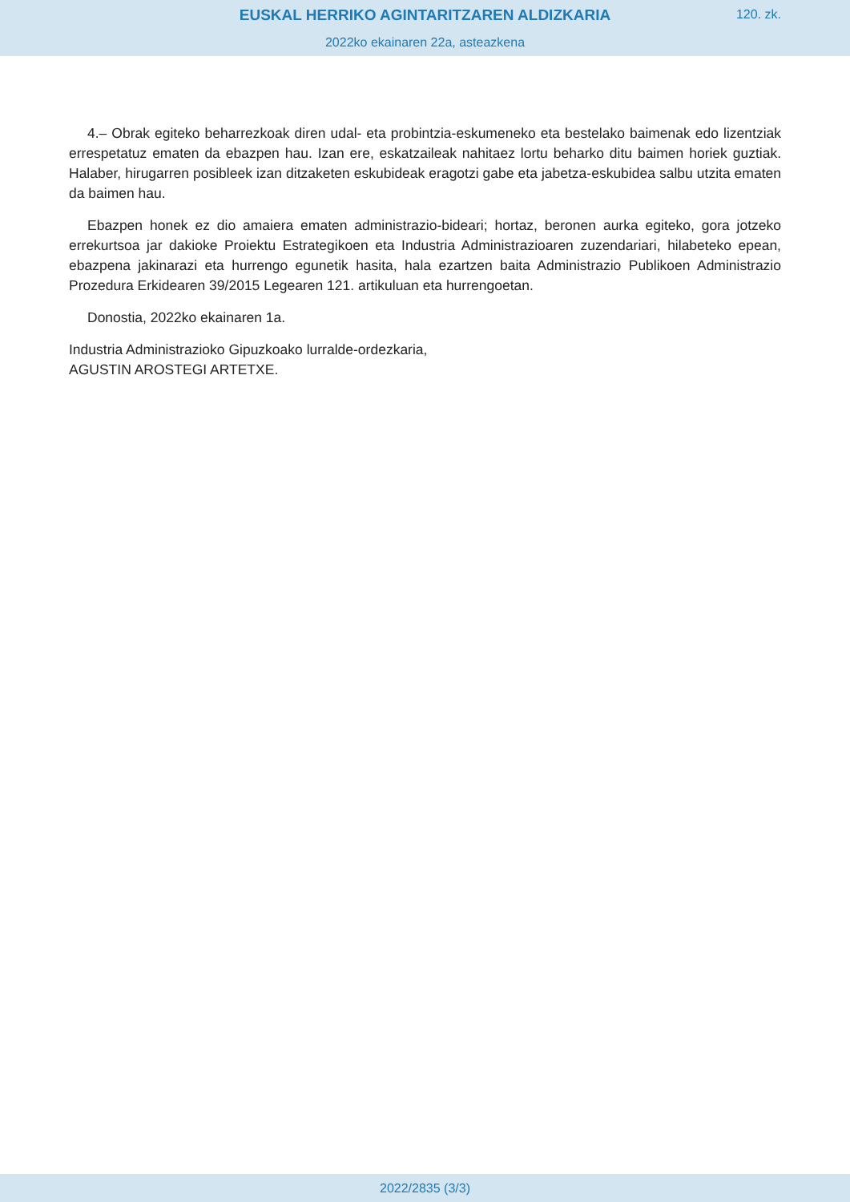EUSKAL HERRIKO AGINTARITZAREN ALDIZKARIA
120. zk.
2022ko ekainaren 22a, asteazkena
4.– Obrak egiteko beharrezkoak diren udal- eta probintzia-eskumeneko eta bestelako baimenak edo lizentziak errespetatuz ematen da ebazpen hau. Izan ere, eskatzaileak nahitaez lortu beharko ditu baimen horiek guztiak. Halaber, hirugarren posibleek izan ditzaketen eskubideak eragotzi gabe eta jabetza-eskubidea salbu utzita ematen da baimen hau.
Ebazpen honek ez dio amaiera ematen administrazio-bideari; hortaz, beronen aurka egiteko, gora jotzeko errekurtsoa jar dakioke Proiektu Estrategikoen eta Industria Administrazioaren zuzendariari, hilabeteko epean, ebazpena jakinarazi eta hurrengo egunetik hasita, hala ezartzen baita Administrazio Publikoen Administrazio Prozedura Erkidearen 39/2015 Legearen 121. artikuluan eta hurrengoetan.
Donostia, 2022ko ekainaren 1a.
Industria Administrazioko Gipuzkoako lurralde-ordezkaria,
AGUSTIN AROSTEGI ARTETXE.
2022/2835 (3/3)